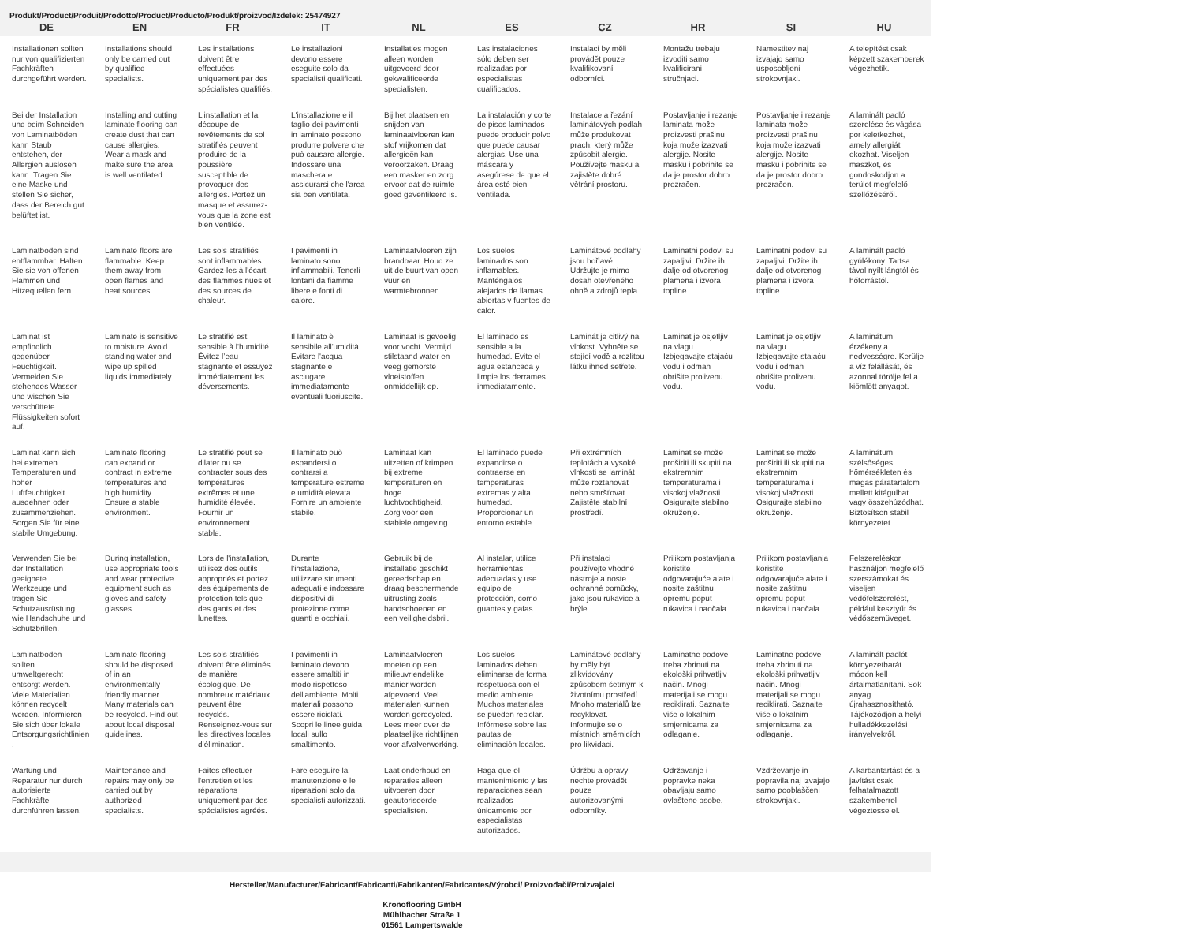Produkt/Product/Produit/Prodotto/Product/Producto/Produkt/proizvod/Izdelek: 25474927
| DE | EN | FR | IT | NL | ES | CZ | HR | SI | HU |
| --- | --- | --- | --- | --- | --- | --- | --- | --- | --- |
| Installationen sollten nur von qualifizierten Fachkräften durchgeführt werden. | Installations should only be carried out by qualified specialists. | Les installations doivent être effectuées uniquement par des spécialistes qualifiés. | Le installazioni devono essere eseguite solo da specialisti qualificati. | Installaties mogen alleen worden uitgevoerd door gekwalificeerde specialisten. | Las instalaciones sólo deben ser realizadas por especialistas cualificados. | Instalaci by měli provádět pouze kvalifikovaní odborníci. | Montažu trebaju izvoditi samo kvalificirani stručnjaci. | Namestitev naj izvajajo samo usposobljeni strokovnjaki. | A telepítést csak képzett szakemberek végezhetik. |
| Bei der Installation und beim Schneiden von Laminatböden kann Staub entstehen, der Allergien auslösen kann. Tragen Sie eine Maske und stellen Sie sicher, dass der Bereich gut belüftet ist. | Installing and cutting laminate flooring can create dust that can cause allergies. Wear a mask and make sure the area is well ventilated. | L'installation et la découpe de revêtements de sol stratifiés peuvent produire de la poussière susceptible de provoquer des allergies. Portez un masque et assurez-vous que la zone est bien ventilée. | L'installazione e il taglio dei pavimenti in laminato possono produrre polvere che può causare allergie. Indossare una maschera e assicurarsi che l'area sia ben ventilata. | Bij het plaatsen en snijden van laminaatvloeren kan stof vrijkomen dat allergieën kan veroorzaken. Draag een masker en zorg ervoor dat de ruimte goed geventileerd is. | La instalación y corte de pisos laminados puede producir polvo que puede causar alergias. Use una máscara y asegúrese de que el área esté bien ventilada. | Instalace a řezání laminátových podlah může produkovat prach, který může způsobit alergie. Používejte masku a zajistěte dobré větrání prostoru. | Postavljanje i rezanje laminata može proizvesti prašinu koja može izazvati alergije. Nosite masku i pobrinite se da je prostor dobro prozračen. | Postavljanje i rezanje laminata može proizvesti prašinu koja može izazvati alergije. Nosite masku i pobrinite se da je prostor dobro prozračen. | A laminált padló szerelése és vágása por keletkezhet, amely allergiát okozhat. Viseljen maszkot, és gondoskodjon a terület megfelelő szellőzéséről. |
| Laminatböden sind entflammbar. Halten Sie sie von offenen Flammen und Hitzequellen fern. | Laminate floors are flammable. Keep them away from open flames and heat sources. | Les sols stratifiés sont inflammables. Gardez-les à l'écart des flammes nues et des sources de chaleur. | I pavimenti in laminato sono infiammabili. Tenerli lontani da fiamme libere e fonti di calore. | Laminaatvloeren zijn brandbaar. Houd ze uit de buurt van open vuur en warmtebronnen. | Los suelos laminados son inflamables. Manténgalos alejados de llamas abiertas y fuentes de calor. | Laminátové podlahy jsou hořlavé. Udržujte je mimo dosah otevřeného ohně a zdrojů tepla. | Laminatni podovi su zapaljivi. Držite ih dalje od otvorenog plamena i izvora topline. | Laminatni podovi su zapaljivi. Držite ih dalje od otvorenog plamena i izvora topline. | A laminált padló gyúlékony. Tartsa távol nyílt lángtól és hőforrástól. |
| Laminat ist empfindlich gegenüber Feuchtigkeit. Vermeiden Sie stehendes Wasser und wischen Sie verschüttete Flüssigkeiten sofort auf. | Laminate is sensitive to moisture. Avoid standing water and wipe up spilled liquids immediately. | Le stratifié est sensible à l'humidité. Évitez l’eau stagnante et essuyez immédiatement les déversements. | Il laminato è sensibile all'umidità. Evitare l'acqua stagnante e asciugare immediatamente eventuali fuoriuscite. | Laminaat is gevoelig voor vocht. Vermijd stilstaand water en veeg gemorste vloeistoffen onmiddellijk op. | El laminado es sensible a la humedad. Evite el agua estancada y limpie los derrames inmediatamente. | Laminát je citlivý na vlhkost. Vyhněte se stojící vodě a rozlitou látku ihned setřete. | Laminat je osjetljiv na vlagu. Izbjegavajte stajaću vodu i odmah obrišite prolivenu vodu. | Laminat je osjetljiv na vlagu. Izbjegavajte stajaću vodu i odmah obrišite prolivenu vodu. | A laminátum érzékeny a nedvességre. Kerülje a víz felállását, és azonnal törölje fel a kiömlött anyagot. |
| Laminat kann sich bei extremen Temperaturen und hoher Luftfeuchtigkeit ausdehnen oder zusammenziehen. Sorgen Sie für eine stabile Umgebung. | Laminate flooring can expand or contract in extreme temperatures and high humidity. Ensure a stable environment. | Le stratifié peut se dilater ou se contracter sous des températures extrêmes et une humidité élevée. Fournir un environnement stable. | Il laminato può espandersi o contrarsi a temperature estreme e umidità elevata. Fornire un ambiente stabile. | Laminaat kan uitzetten of krimpen bij extreme temperaturen en hoge luchtvochtigheid. Zorg voor een stabiele omgeving. | El laminado puede expandirse o contraerse en temperaturas extremas y alta humedad. Proporcionar un entorno estable. | Při extrémních teplotách a vysoké vlhkosti se laminát může roztahovat nebo smršťovat. Zajistěte stabilní prostředí. | Laminat se može proširiti ili skupiti na ekstremnim temperaturama i visokoj vlažnosti. Osigurajte stabilno okruženje. | Laminat se može proširiti ili skupiti na ekstremnim temperaturama i visokoj vlažnosti. Osigurajte stabilno okruženje. | A laminátum szélsőséges hőmérsékleten és magas páratartalom mellett kitágulhat vagy összehúzódhat. Biztosítson stabil környezetet. |
| Verwenden Sie bei der Installation geeignete Werkzeuge und tragen Sie Schutzausrüstung wie Handschuhe und Schutzbrillen. | During installation, use appropriate tools and wear protective equipment such as gloves and safety glasses. | Lors de l'installation, utilisez des outils appropriés et portez des équipements de protection tels que des gants et des lunettes. | Durante l'installazione, utilizzare strumenti adeguati e indossare dispositivi di protezione come guanti e occhiali. | Gebruik bij de installatie geschikt gereedschap en draag beschermende uitrusting zoals handschoenen en een veiligheidsbril. | Al instalar, utilice herramientas adecuadas y use equipo de protección, como guantes y gafas. | Při instalaci používejte vhodné nástroje a noste ochranné pomůcky, jako jsou rukavice a brýle. | Prilikom postavljanja koristite odgovarajuće alate i nosite zaštitnu opremu poput rukavica i naočala. | Prilikom postavljanja koristite odgovarajuće alate i nosite zaštitnu opremu poput rukavica i naočala. | Felszereléskor használjon megfelelő szerszámokat és viseljen védőfelszerelést, például kesztyűt és védőszemüveget. |
| Laminatböden sollten umweltgerecht entsorgt werden. Viele Materialien können recycelt werden. Informieren Sie sich über lokale Entsorgungsrichtlinien . | Laminate flooring should be disposed of in an environmentally friendly manner. Many materials can be recycled. Find out about local disposal guidelines. | Les sols stratifiés doivent être éliminés de manière écologique. De nombreux matériaux peuvent être recyclés. Renseignez-vous sur les directives locales d’élimination. | I pavimenti in laminato devono essere smaltiti in modo rispettoso dell'ambiente. Molti materiali possono essere riciclati. Scopri le linee guida locali sullo smaltimento. | Laminaatvloeren moeten op een milieuvriendelijke manier worden afgevoerd. Veel materialen kunnen worden gerecycled. Lees meer over de plaatselijke richtlijnen voor afvalverwerking. | Los suelos laminados deben eliminarse de forma respetuosa con el medio ambiente. Muchos materiales se pueden reciclar. Infórmese sobre las pautas de eliminación locales. | Laminátové podlahy by měly být zlikvidovány způsobem šetrným k životnímu prostředí. Mnoho materiálů lze recyklovat. Informujte se o místních směrnicích pro likvidaci. | Laminatne podove treba zbrinuti na ekološki prihvatljiv način. Mnogi materijali se mogu reciklirati. Saznajte više o lokalnim smjernicama za odlaganje. | Laminatne podove treba zbrinuti na ekološki prihvatljiv način. Mnogi materijali se mogu reciklirati. Saznajte više o lokalnim smjernicama za odlaganje. | A laminált padlót környezetbarát módon kell ártalmatlanítani. Sok anyag újrahasznosítható. Tájékozódjon a helyi hulladékkezelési irányelvekről. |
| Wartung und Reparatur nur durch autorisierte Fachkräfte durchführen lassen. | Maintenance and repairs may only be carried out by authorized specialists. | Faites effectuer l'entretien et les réparations uniquement par des spécialistes agréés. | Fare eseguire la manutenzione e le riparazioni solo da specialisti autorizzati. | Laat onderhoud en reparaties alleen uitvoeren door geautoriseerde specialisten. | Haga que el mantenimiento y las reparaciones sean realizados únicamente por especialistas autorizados. | Údržbu a opravy nechte provádět pouze autorizovanými odborníky. | Održavanje i popravke neka obavljaju samo ovlaštene osobe. | Vzdrževanje in popravila naj izvajajo samo pooblaščeni strokovnjaki. | A karbantartást és a javítást csak felhatalmazott szakemberrel végeztesse el. |
Hersteller/Manufacturer/Fabricant/Fabricanti/Fabrikanten/Fabricantes/Výrobci/ Proizvođači/Proizvajalci
Kronoflooring GmbH
Mühlbacher Straße 1
01561 Lampertswalde